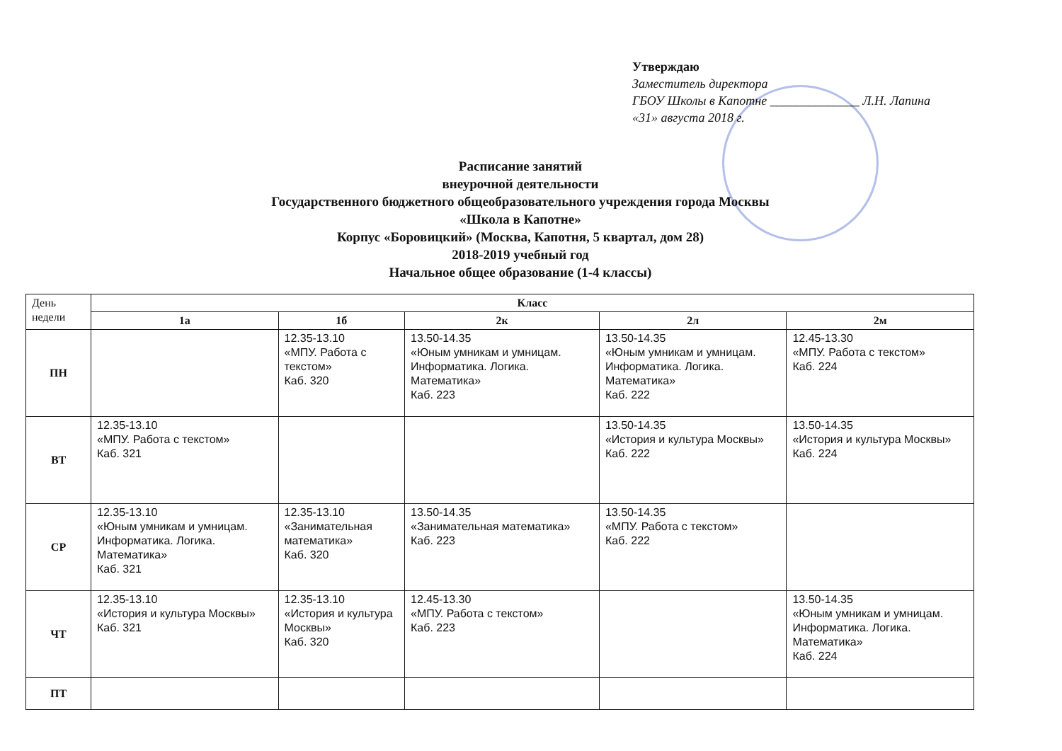Утверждаю
Заместитель директора
ГБОУ Школы в Капотне ______________ Л.Н. Лапина
«31» августа 2018 г.
Расписание занятий
внеурочной деятельности
Государственного бюджетного общеобразовательного учреждения города Москвы
«Школа в Капотне»
Корпус «Боровицкий» (Москва, Капотня, 5 квартал, дом 28)
2018-2019 учебный год
Начальное общее образование (1-4 классы)
| День недели | Класс | | | | |
| --- | --- | --- | --- | --- | --- |
| | 1а | 1б | 2к | 2л | 2м |
| ПН | | 12.35-13.10 «МПУ. Работа с текстом» Каб. 320 | 13.50-14.35 «Юным умникам и умницам. Информатика. Логика. Математика» Каб. 223 | 13.50-14.35 «Юным умникам и умницам. Информатика. Логика. Математика» Каб. 222 | 12.45-13.30 «МПУ. Работа с текстом» Каб. 224 |
| ВТ | 12.35-13.10 «МПУ. Работа с текстом» Каб. 321 | | | 13.50-14.35 «История и культура Москвы» Каб. 222 | 13.50-14.35 «История и культура Москвы» Каб. 224 |
| СР | 12.35-13.10 «Юным умникам и умницам. Информатика. Логика. Математика» Каб. 321 | 12.35-13.10 «Занимательная математика» Каб. 320 | 13.50-14.35 «Занимательная математика» Каб. 223 | 13.50-14.35 «МПУ. Работа с текстом» Каб. 222 | |
| ЧТ | 12.35-13.10 «История и культура Москвы» Каб. 321 | 12.35-13.10 «История и культура Москвы» Каб. 320 | 12.45-13.30 «МПУ. Работа с текстом» Каб. 223 | | 13.50-14.35 «Юным умникам и умницам. Информатика. Логика. Математика» Каб. 224 |
| ПТ | | | | | |